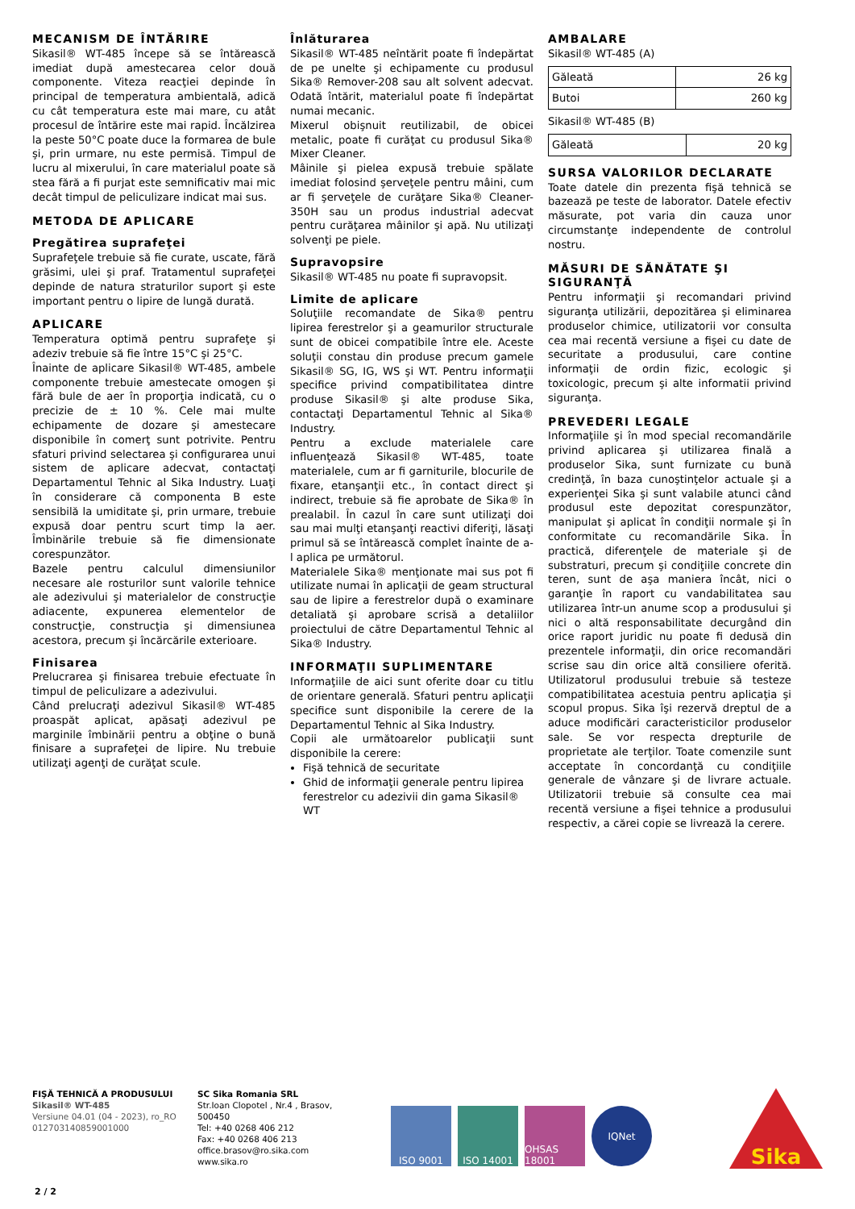MECANISM DE ÎNTĂRIRE
Sikasil® WT-485 începe să se întărească imediat după amestecarea celor două componente. Viteza reacţiei depinde în principal de temperatura ambientală, adică cu cât temperatura este mai mare, cu atât procesul de întărire este mai rapid. Încălzirea la peste 50°C poate duce la formarea de bule şi, prin urmare, nu este permisă. Timpul de lucru al mixerului, în care materialul poate să stea fără a fi purjat este semnificativ mai mic decât timpul de peliculizare indicat mai sus.
METODA DE APLICARE
Pregătirea suprafeţei
Suprafeţele trebuie să fie curate, uscate, fără grăsimi, ulei şi praf. Tratamentul suprafeţei depinde de natura straturilor suport şi este important pentru o lipire de lungă durată.
APLICARE
Temperatura optimă pentru suprafeţe şi adeziv trebuie să fie între 15°C şi 25°C.
Înainte de aplicare Sikasil® WT-485, ambele componente trebuie amestecate omogen şi fără bule de aer în proporţia indicată, cu o precizie de ± 10 %. Cele mai multe echipamente de dozare şi amestecare disponibile în comerţ sunt potrivite. Pentru sfaturi privind selectarea şi configurarea unui sistem de aplicare adecvat, contactaţi Departamentul Tehnic al Sika Industry. Luaţi în considerare că componenta B este sensibilă la umiditate şi, prin urmare, trebuie expusă doar pentru scurt timp la aer. Îmbinările trebuie să fie dimensionate corespunzător.
Bazele pentru calculul dimensiunilor necesare ale rosturilor sunt valorile tehnice ale adezivului şi materialelor de construcţie adiacente, expunerea elementelor de construcţie, construcţia şi dimensiunea acestora, precum şi încărcările exterioare.
Finisarea
Prelucrarea şi finisarea trebuie efectuate în timpul de peliculizare a adezivului.
Când prelucraţi adezivul Sikasil® WT-485 proaspăt aplicat, apăsaţi adezivul pe marginile îmbinării pentru a obţine o bună finisare a suprafeţei de lipire. Nu trebuie utilizaţi agenţi de curăţat scule.
Înlăturarea
Sikasil® WT-485 neîntărit poate fi îndepărtat de pe unelte şi echipamente cu produsul Sika® Remover-208 sau alt solvent adecvat. Odată întărit, materialul poate fi îndepărtat numai mecanic.
Mixerul obişnuit reutilizabil, de obicei metalic, poate fi curăţat cu produsul Sika® Mixer Cleaner.
Mâinile şi pielea expusă trebuie spălate imediat folosind şerveţele pentru mâini, cum ar fi şerveţele de curăţare Sika® Cleaner-350H sau un produs industrial adecvat pentru curăţarea mâinilor şi apă. Nu utilizaţi solvenţi pe piele.
Supravopsire
Sikasil® WT-485 nu poate fi supravopsit.
Limite de aplicare
Soluţiile recomandate de Sika® pentru lipirea ferestrelor şi a geamurilor structurale sunt de obicei compatibile între ele. Aceste soluţii constau din produse precum gamele Sikasil® SG, IG, WS şi WT. Pentru informaţii specifice privind compatibilitatea dintre produse Sikasil® şi alte produse Sika, contactaţi Departamentul Tehnic al Sika® Industry.
Pentru a exclude materialele care influenţează Sikasil® WT-485, toate materialele, cum ar fi garniturile, blocurile de fixare, etanşanţii etc., în contact direct şi indirect, trebuie să fie aprobate de Sika® în prealabil. În cazul în care sunt utilizaţi doi sau mai mulţi etanşanţi reactivi diferiţi, lăsaţi primul să se întărească complet înainte de a-l aplica pe următorul.
Materialele Sika® menţionate mai sus pot fi utilizate numai în aplicaţii de geam structural sau de lipire a ferestrelor după o examinare detaliată şi aprobare scrisă a detaliilor proiectului de către Departamentul Tehnic al Sika® Industry.
INFORMAŢII SUPLIMENTARE
Informaţiile de aici sunt oferite doar cu titlu de orientare generală. Sfaturi pentru aplicaţii specifice sunt disponibile la cerere de la Departamentul Tehnic al Sika Industry.
Copii ale următoarelor publicaţii sunt disponibile la cerere:
Fişă tehnică de securitate
Ghid de informaţii generale pentru lipirea ferestrelor cu adezivii din gama Sikasil® WT
AMBALARE
Sikasil® WT-485 (A)
| Găleată | 26 kg |
| Butoi | 260 kg |
Sikasil® WT-485 (B)
| Găleată | 20 kg |
SURSA VALORILOR DECLARATE
Toate datele din prezenta fişă tehnică se bazează pe teste de laborator. Datele efectiv măsurate, pot varia din cauza unor circumstanţe independente de controlul nostru.
MĂSURI DE SĂNĂTATE ŞI SIGURANŢĂ
Pentru informaţii şi recomandari privind siguranţa utilizării, depozitărea şi eliminarea produselor chimice, utilizatorii vor consulta cea mai recentă versiune a fişei cu date de securitate a produsului, care contine informaţii de ordin fizic, ecologic şi toxicologic, precum şi alte informatii privind siguranţa.
PREVEDERI LEGALE
Informaţiile şi în mod special recomandările privind aplicarea şi utilizarea finală a produselor Sika, sunt furnizate cu bună credinţă, în baza cunoştinţelor actuale şi a experienţei Sika şi sunt valabile atunci când produsul este depozitat corespunzător, manipulat şi aplicat în condiţii normale şi în conformitate cu recomandările Sika. În practică, diferenţele de materiale şi de substraturi, precum şi condiţiile concrete din teren, sunt de aşa maniera încât, nici o garanţie în raport cu vandabilitatea sau utilizarea într-un anume scop a produsului şi nici o altă responsabilitate decurgând din orice raport juridic nu poate fi dedusă din prezentele informaţii, din orice recomandări scrise sau din orice altă consiliere oferită. Utilizatorul produsului trebuie să testeze compatibilitatea acestuia pentru aplicaţia şi scopul propus. Sika îşi rezervă dreptul de a aduce modificări caracteristicilor produselor sale. Se vor respecta drepturile de proprietate ale terţilor. Toate comenzile sunt acceptate în concordanţă cu condiţiile generale de vânzare şi de livrare actuale. Utilizatorii trebuie să consulte cea mai recentă versiune a fişei tehnice a produsului respectiv, a cărei copie se livrează la cerere.
FIŞĂ TEHNICĂ A PRODUSULUI
Sikasil® WT-485
Versiune 04.01 (04 - 2023), ro_RO
012703140859001000
SC Sika Romania SRL
Str.Ioan Clopotel , Nr.4 , Brasov, 500450
Tel: +40 0268 406 212
Fax: +40 0268 406 213
office.brasov@ro.sika.com
www.sika.ro
ISO 9001 ISO 14001 OHSAS 18001
IQNet
Sika
2 / 2